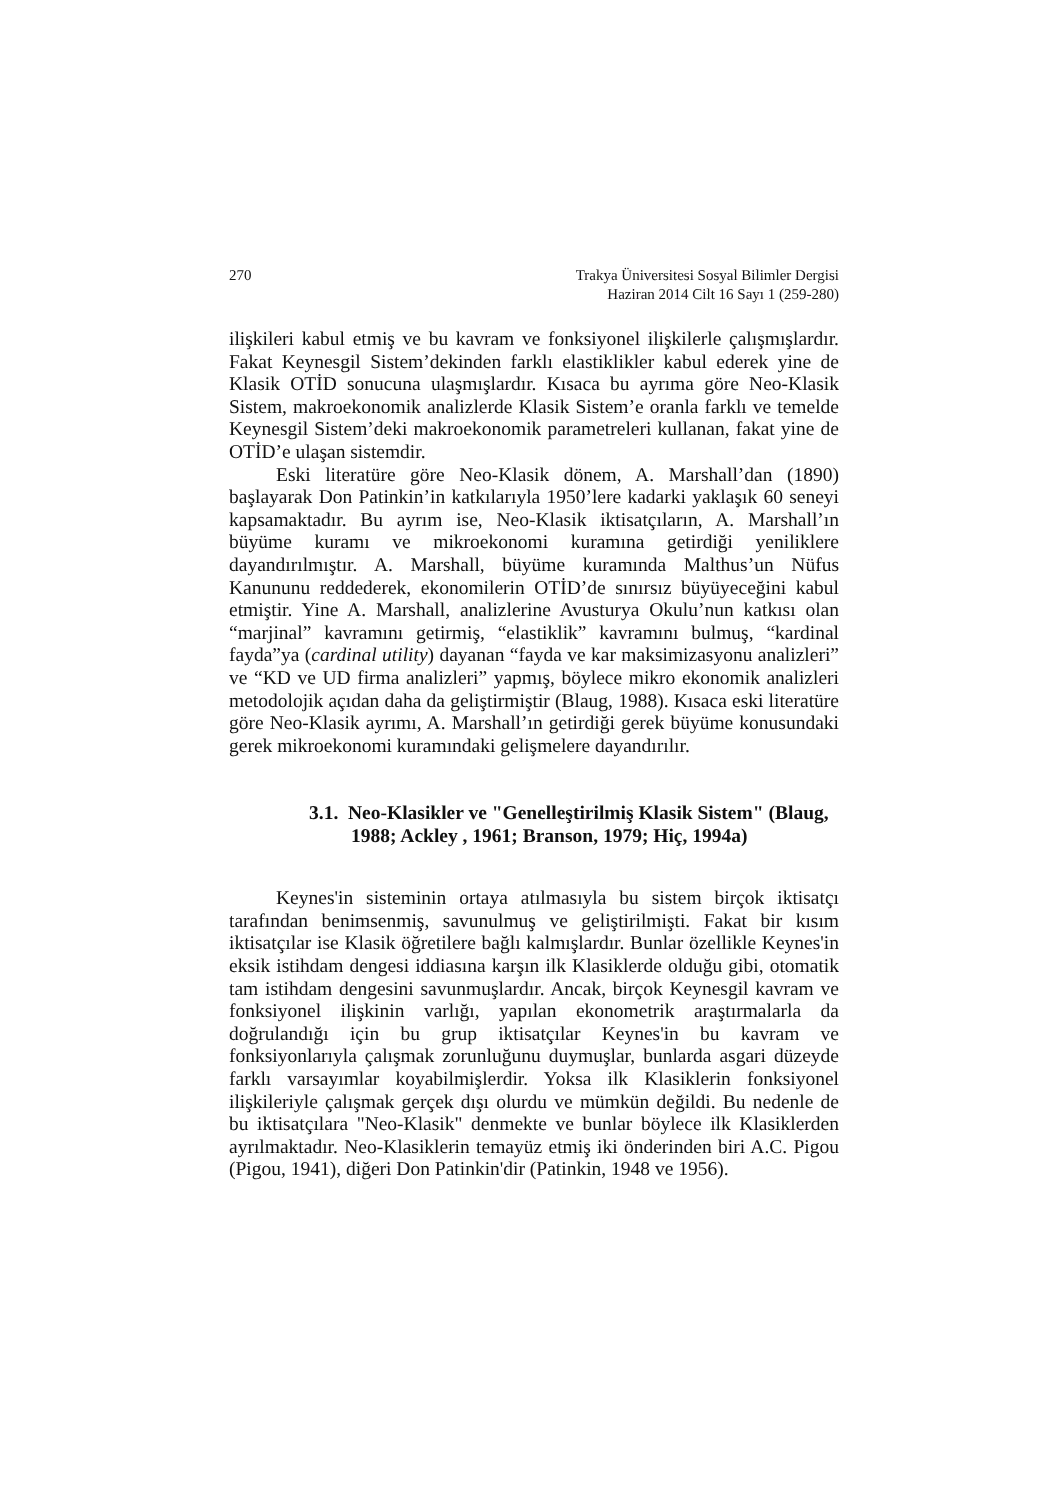270 Trakya Üniversitesi Sosyal Bilimler Dergisi
Haziran 2014 Cilt 16 Sayı 1 (259-280)
ilişkileri kabul etmiş ve bu kavram ve fonksiyonel ilişkilerle çalışmışlardır. Fakat Keynesgil Sistem’dekinden farklı elastiklikler kabul ederek yine de Klasik OTİD sonucuna ulaşmışlardır. Kısaca bu ayrıma göre Neo-Klasik Sistem, makroekonomik analizlerde Klasik Sistem’e oranla farklı ve temelde Keynesgil Sistem’deki makroekonomik parametreleri kullanan, fakat yine de OTİD’e ulaşan sistemdir.
Eski literatüre göre Neo-Klasik dönem, A. Marshall’dan (1890) başlayarak Don Patinkin’in katkılarıyla 1950’lere kadarki yaklaşık 60 seneyi kapsamaktadır. Bu ayrım ise, Neo-Klasik iktisatçıların, A. Marshall’ın büyüme kuramı ve mikroekonomi kuramına getirdiği yeniliklere dayandırılmıştır. A. Marshall, büyüme kuramında Malthus’un Nüfus Kanununu reddederek, ekonomilerin OTİD’de sınırsız büyüyeceğini kabul etmiştir. Yine A. Marshall, analizlerine Avusturya Okulu’nun katkısı olan “marjinal” kavramını getirmiş, “elastiklik” kavramını bulmuş, “kardinal fayda”ya (cardinal utility) dayanan “fayda ve kar maksimizasyonu analizleri” ve “KD ve UD firma analizleri” yapmış, böylece mikro ekonomik analizleri metodolojik açıdan daha da geliştirmiştir (Blaug, 1988). Kısaca eski literatüre göre Neo-Klasik ayrımı, A. Marshall’ın getirdiği gerek büyüme konusundaki gerek mikroekonomi kuramındaki gelişmelere dayandırılır.
3.1. Neo-Klasikler ve "Genelleştirilmiş Klasik Sistem" (Blaug, 1988; Ackley , 1961; Branson, 1979; Hiç, 1994a)
Keynes'in sisteminin ortaya atılmasıyla bu sistem birçok iktisatçı tarafından benimsenmiş, savunulmuş ve geliştirilmişti. Fakat bir kısım iktisatçılar ise Klasik öğretilere bağlı kalmışlardır. Bunlar özellikle Keynes'in eksik istihdam dengesi iddiasına karşın ilk Klasiklerde olduğu gibi, otomatik tam istihdam dengesini savunmuşlardır. Ancak, birçok Keynesgil kavram ve fonksiyonel ilişkinin varlığı, yapılan ekonometrik araştırmalarla da doğrulandığı için bu grup iktisatçılar Keynes'in bu kavram ve fonksiyonlarıyla çalışmak zorunluğunu duymuşlar, bunlarda asgari düzeyde farklı varsayımlar koyabilmişlerdir. Yoksa ilk Klasiklerin fonksiyonel ilişkileriyle çalışmak gerçek dışı olurdu ve mümkün değildi. Bu nedenle de bu iktisatçılara "Neo-Klasik" denmekte ve bunlar böylece ilk Klasiklerden ayrılmaktadır. Neo-Klasiklerin temayüz etmiş iki önderinden biri A.C. Pigou (Pigou, 1941), diğeri Don Patinkin'dir (Patinkin, 1948 ve 1956).